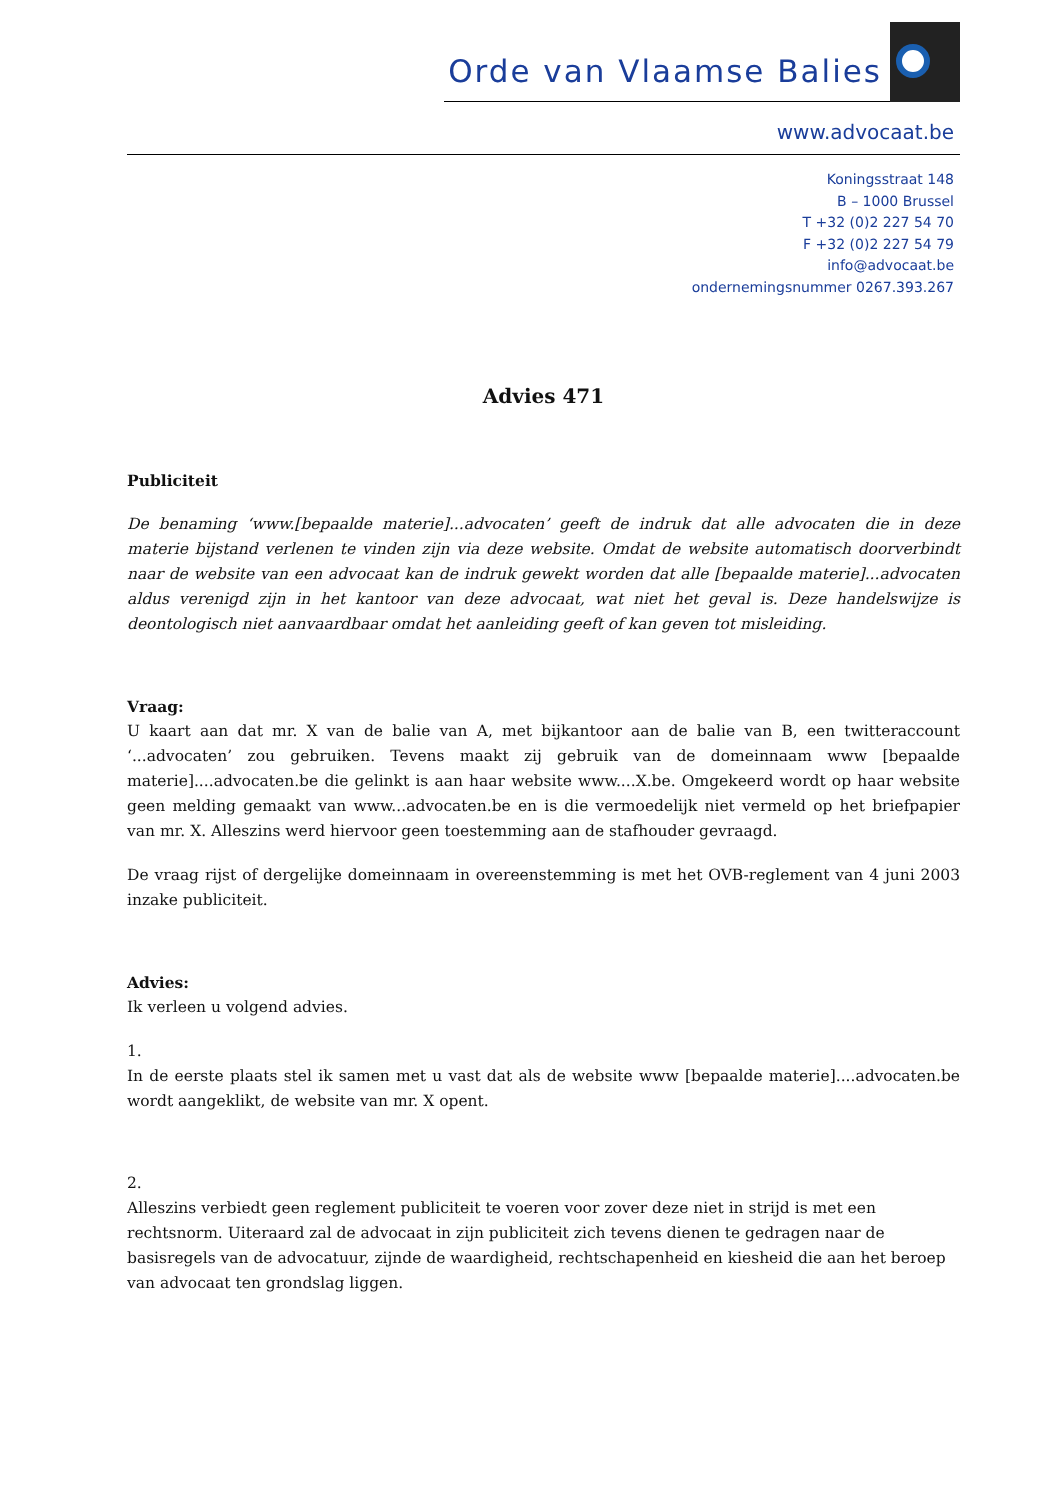Orde van Vlaamse Balies
www.advocaat.be
Koningsstraat 148
B – 1000 Brussel
T +32 (0)2 227 54 70
F +32 (0)2 227 54 79
info@advocaat.be
ondernemingsnummer 0267.393.267
Advies 471
Publiciteit
De benaming ‘www.[bepaalde materie]...advocaten’ geeft de indruk dat alle advocaten die in deze materie bijstand verlenen te vinden zijn via deze website. Omdat de website automatisch doorverbindt naar de website van een advocaat kan de indruk gewekt worden dat alle [bepaalde materie]...advocaten aldus verenigd zijn in het kantoor van deze advocaat, wat niet het geval is. Deze handelswijze is deontologisch niet aanvaardbaar omdat het aanleiding geeft of kan geven tot misleiding.
Vraag:
U kaart aan dat mr. X van de balie van A, met bijkantoor aan de balie van B, een twitteraccount ‘...advocaten’ zou gebruiken. Tevens maakt zij gebruik van de domeinnaam www [bepaalde materie]....advocaten.be die gelinkt is aan haar website www....X.be. Omgekeerd wordt op haar website geen melding gemaakt van www...advocaten.be en is die vermoedelijk niet vermeld op het briefpapier van mr. X. Alleszins werd hiervoor geen toestemming aan de stafhouder gevraagd.
De vraag rijst of dergelijke domeinnaam in overeenstemming is met het OVB-reglement van 4 juni 2003 inzake publiciteit.
Advies:
Ik verleen u volgend advies.
1.
In de eerste plaats stel ik samen met u vast dat als de website www [bepaalde materie]....advocaten.be wordt aangeklikt, de website van mr. X opent.
2.
Alleszins verbiedt geen reglement publiciteit te voeren voor zover deze niet in strijd is met een rechtsnorm. Uiteraard zal de advocaat in zijn publiciteit zich tevens dienen te gedragen naar de basisregels van de advocatuur, zijnde de waardigheid, rechtschapenheid en kiesheid die aan het beroep van advocaat ten grondslag liggen.